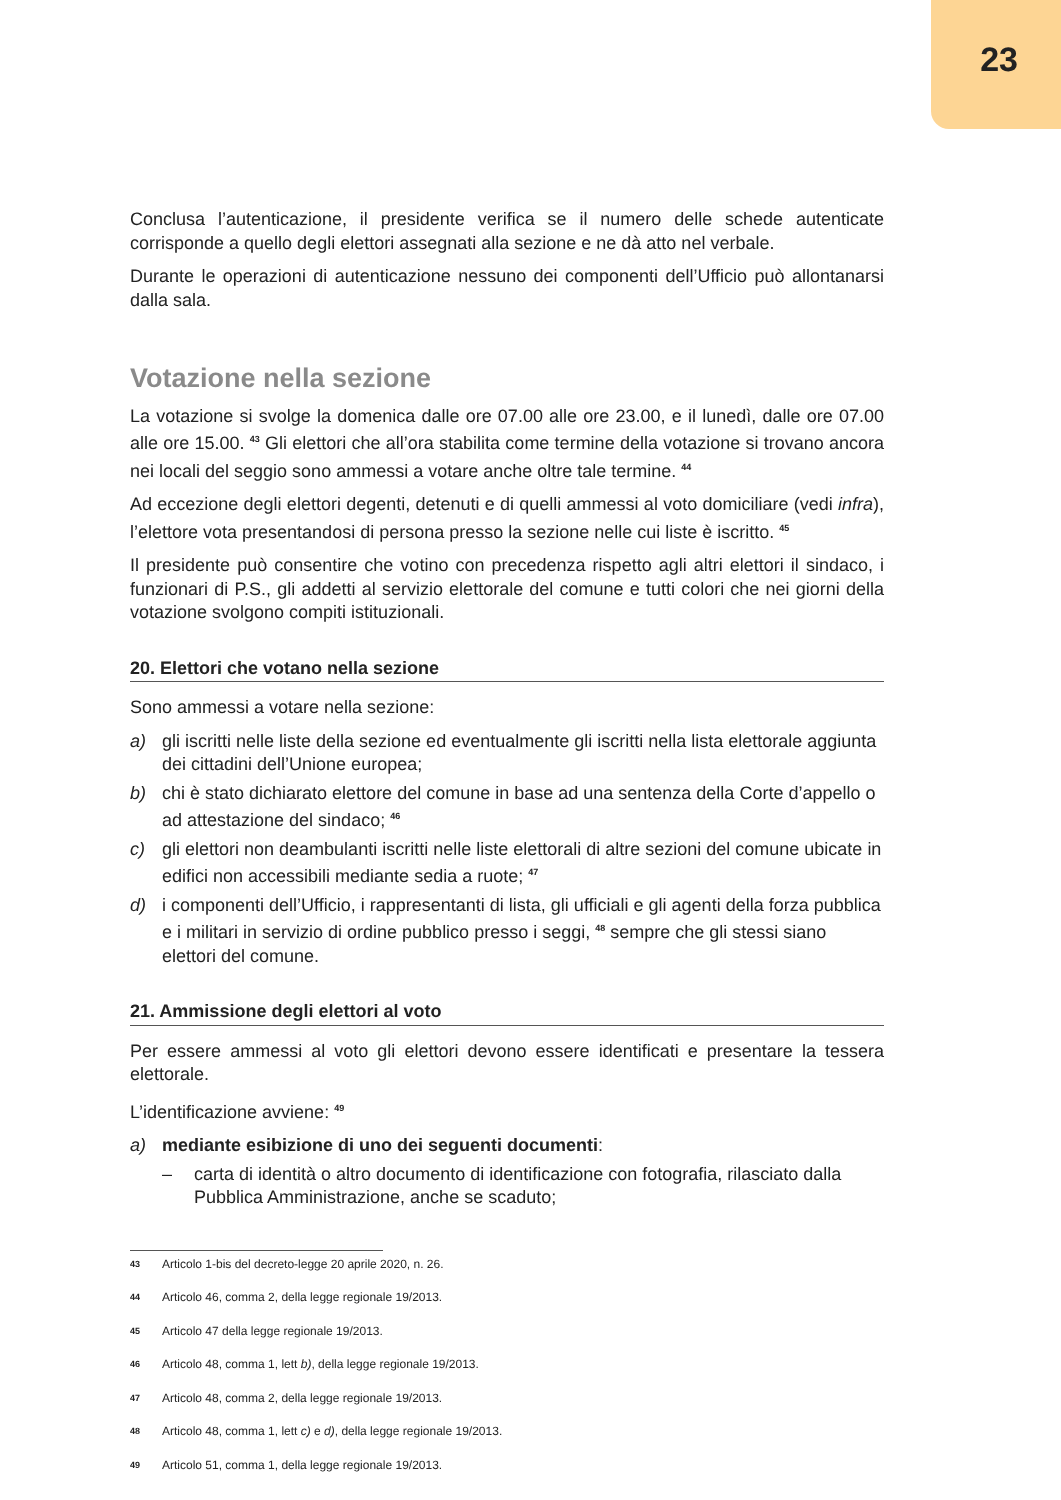23
Conclusa l’autenticazione, il presidente verifica se il numero delle schede autenticate corrisponde a quello degli elettori assegnati alla sezione e ne dà atto nel verbale.
Durante le operazioni di autenticazione nessuno dei componenti dell’Ufficio può allontanarsi dalla sala.
Votazione nella sezione
La votazione si svolge la domenica dalle ore 07.00 alle ore 23.00, e il lunedì, dalle ore 07.00 alle ore 15.00. <sup>43</sup> Gli elettori che all’ora stabilita come termine della votazione si trovano ancora nei locali del seggio sono ammessi a votare anche oltre tale termine. <sup>44</sup>
Ad eccezione degli elettori degenti, detenuti e di quelli ammessi al voto domiciliare (vedi infra), l’elettore vota presentandosi di persona presso la sezione nelle cui liste è iscritto. <sup>45</sup>
Il presidente può consentire che votino con precedenza rispetto agli altri elettori il sindaco, i funzionari di P.S., gli addetti al servizio elettorale del comune e tutti colori che nei giorni della votazione svolgono compiti istituzionali.
20. Elettori che votano nella sezione
Sono ammessi a votare nella sezione:
a) gli iscritti nelle liste della sezione ed eventualmente gli iscritti nella lista elettorale aggiunta dei cittadini dell’Unione europea;
b) chi è stato dichiarato elettore del comune in base ad una sentenza della Corte d’appello o ad attestazione del sindaco; <sup>46</sup>
c) gli elettori non deambulanti iscritti nelle liste elettorali di altre sezioni del comune ubicate in edifici non accessibili mediante sedia a ruote; <sup>47</sup>
d) i componenti dell’Ufficio, i rappresentanti di lista, gli ufficiali e gli agenti della forza pubblica e i militari in servizio di ordine pubblico presso i seggi, <sup>48</sup> sempre che gli stessi siano elettori del comune.
21. Ammissione degli elettori al voto
Per essere ammessi al voto gli elettori devono essere identificati e presentare la tessera elettorale.
L’identificazione avviene: <sup>49</sup>
a) mediante esibizione di uno dei seguenti documenti:
– carta di identità o altro documento di identificazione con fotografia, rilasciato dalla Pubblica Amministrazione, anche se scaduto;
43 Articolo 1-bis del decreto-legge 20 aprile 2020, n. 26.
44 Articolo 46, comma 2, della legge regionale 19/2013.
45 Articolo 47 della legge regionale 19/2013.
46 Articolo 48, comma 1, lett b), della legge regionale 19/2013.
47 Articolo 48, comma 2, della legge regionale 19/2013.
48 Articolo 48, comma 1, lett c) e d), della legge regionale 19/2013.
49 Articolo 51, comma 1, della legge regionale 19/2013.